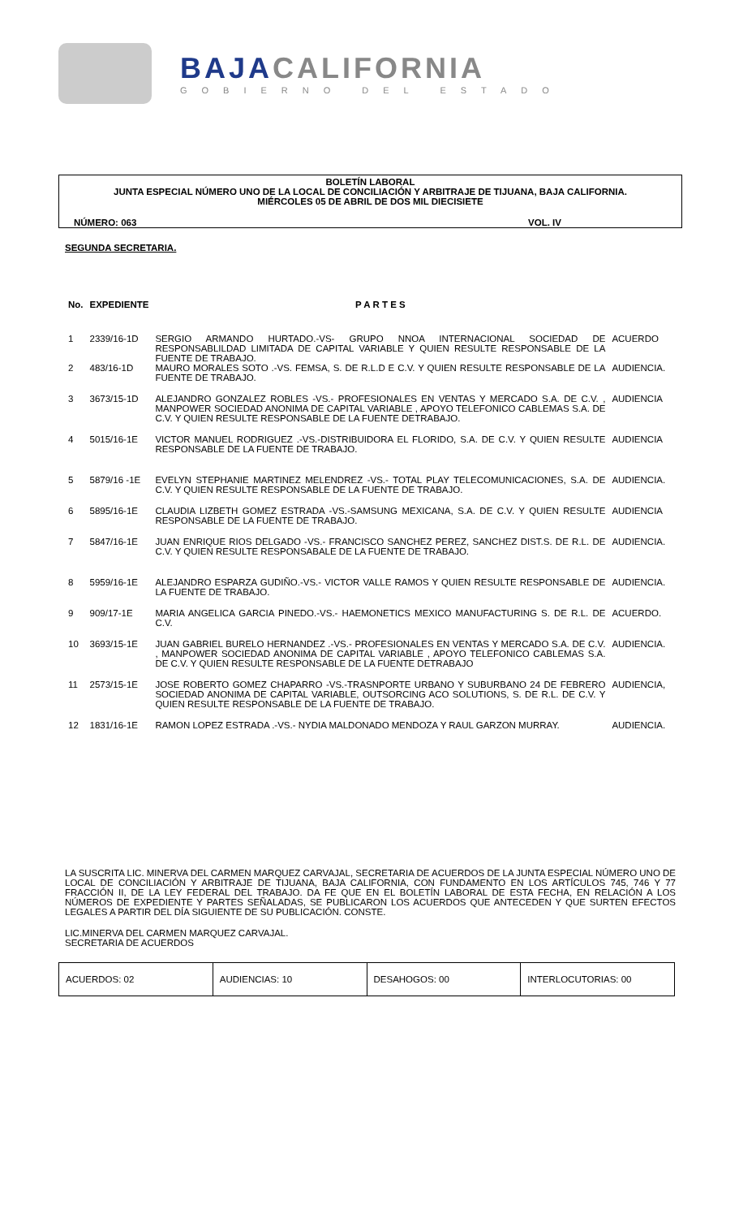BAJACALIFORNIA
GOBIERNO DEL ESTADO
BOLETÍN LABORAL
JUNTA ESPECIAL NÚMERO UNO DE LA LOCAL DE CONCILIACIÓN Y ARBITRAJE DE TIJUANA, BAJA CALIFORNIA.
MIÉRCOLES 05 DE ABRIL DE DOS MIL DIECISIETE
NÚMERO: 063 VOL. IV
SEGUNDA SECRETARIA.
| No. | EXPEDIENTE | P A R T E S | |
| --- | --- | --- | --- |
| 1 | 2339/16-1D | SERGIO ARMANDO HURTADO.-VS- GRUPO NNOA INTERNACIONAL SOCIEDAD DE RESPONSABLILDAD LIMITADA DE CAPITAL VARIABLE Y QUIEN RESULTE RESPONSABLE DE LA FUENTE DE TRABAJO. | ACUERDO |
| 2 | 483/16-1D | MAURO MORALES SOTO .-VS. FEMSA, S. DE R.L.D E C.V. Y QUIEN RESULTE RESPONSABLE DE LA FUENTE DE TRABAJO. | AUDIENCIA. |
| 3 | 3673/15-1D | ALEJANDRO GONZALEZ ROBLES -VS.- PROFESIONALES EN VENTAS Y MERCADO S.A. DE C.V. , MANPOWER SOCIEDAD ANONIMA DE CAPITAL VARIABLE , APOYO TELEFONICO CABLEMAS S.A. DE C.V. Y QUIEN RESULTE RESPONSABLE DE LA FUENTE DETRABAJO. | AUDIENCIA |
| 4 | 5015/16-1E | VICTOR MANUEL RODRIGUEZ .-VS.-DISTRIBUIDORA EL FLORIDO, S.A. DE C.V. Y QUIEN RESULTE RESPONSABLE DE LA FUENTE DE TRABAJO. | AUDIENCIA |
| 5 | 5879/16 -1E | EVELYN STEPHANIE MARTINEZ MELENDREZ -VS.- TOTAL PLAY TELECOMUNICACIONES, S.A. DE C.V. Y QUIEN RESULTE RESPONSABLE DE LA FUENTE DE TRABAJO. | AUDIENCIA. |
| 6 | 5895/16-1E | CLAUDIA LIZBETH GOMEZ ESTRADA -VS.-SAMSUNG MEXICANA, S.A. DE C.V. Y QUIEN RESULTE RESPONSABLE DE LA FUENTE DE TRABAJO. | AUDIENCIA |
| 7 | 5847/16-1E | JUAN ENRIQUE RIOS DELGADO -VS.- FRANCISCO SANCHEZ PEREZ, SANCHEZ DIST.S. DE R.L. DE C.V. Y QUIEN RESULTE RESPONSABALE DE LA FUENTE DE TRABAJO. | AUDIENCIA. |
| 8 | 5959/16-1E | ALEJANDRO ESPARZA GUDIÑO.-VS.- VICTOR VALLE RAMOS Y QUIEN RESULTE RESPONSABLE DE LA FUENTE DE TRABAJO. | AUDIENCIA. |
| 9 | 909/17-1E | MARIA ANGELICA GARCIA PINEDO.-VS.- HAEMONETICS MEXICO MANUFACTURING S. DE R.L. DE C.V. | ACUERDO. |
| 10 | 3693/15-1E | JUAN GABRIEL BURELO HERNANDEZ .-VS.- PROFESIONALES EN VENTAS Y MERCADO S.A. DE C.V. , MANPOWER SOCIEDAD ANONIMA DE CAPITAL VARIABLE , APOYO TELEFONICO CABLEMAS S.A. DE C.V. Y QUIEN RESULTE RESPONSABLE DE LA FUENTE DETRABAJO | AUDIENCIA. |
| 11 | 2573/15-1E | JOSE ROBERTO GOMEZ CHAPARRO -VS.-TRASNPORTE URBANO Y SUBURBANO 24 DE FEBRERO SOCIEDAD ANONIMA DE CAPITAL VARIABLE, OUTSORCING ACO SOLUTIONS, S. DE R.L. DE C.V. Y QUIEN RESULTE RESPONSABLE DE LA FUENTE DE TRABAJO. | AUDIENCIA, |
| 12 | 1831/16-1E | RAMON LOPEZ ESTRADA .-VS.- NYDIA MALDONADO MENDOZA Y RAUL GARZON MURRAY. | AUDIENCIA. |
LA SUSCRITA LIC. MINERVA DEL CARMEN MARQUEZ CARVAJAL, SECRETARIA DE ACUERDOS DE LA JUNTA ESPECIAL NÚMERO UNO DE LOCAL DE CONCILIACIÓN Y ARBITRAJE DE TIJUANA, BAJA CALIFORNIA, CON FUNDAMENTO EN LOS ARTÍCULOS 745, 746 Y 77 FRACCIÓN II, DE LA LEY FEDERAL DEL TRABAJO. DA FE QUE EN EL BOLETÍN LABORAL DE ESTA FECHA, EN RELACIÓN A LOS NÚMEROS DE EXPEDIENTE Y PARTES SEÑALADAS, SE PUBLICARON LOS ACUERDOS QUE ANTECEDEN Y QUE SURTEN EFECTOS LEGALES A PARTIR DEL DÍA SIGUIENTE DE SU PUBLICACIÓN. CONSTE.
LIC.MINERVA DEL CARMEN MARQUEZ CARVAJAL.
SECRETARIA DE ACUERDOS
| ACUERDOS: 02 | AUDIENCIAS: 10 | DESAHOGOS: 00 | INTERLOCUTORIAS: 00 |